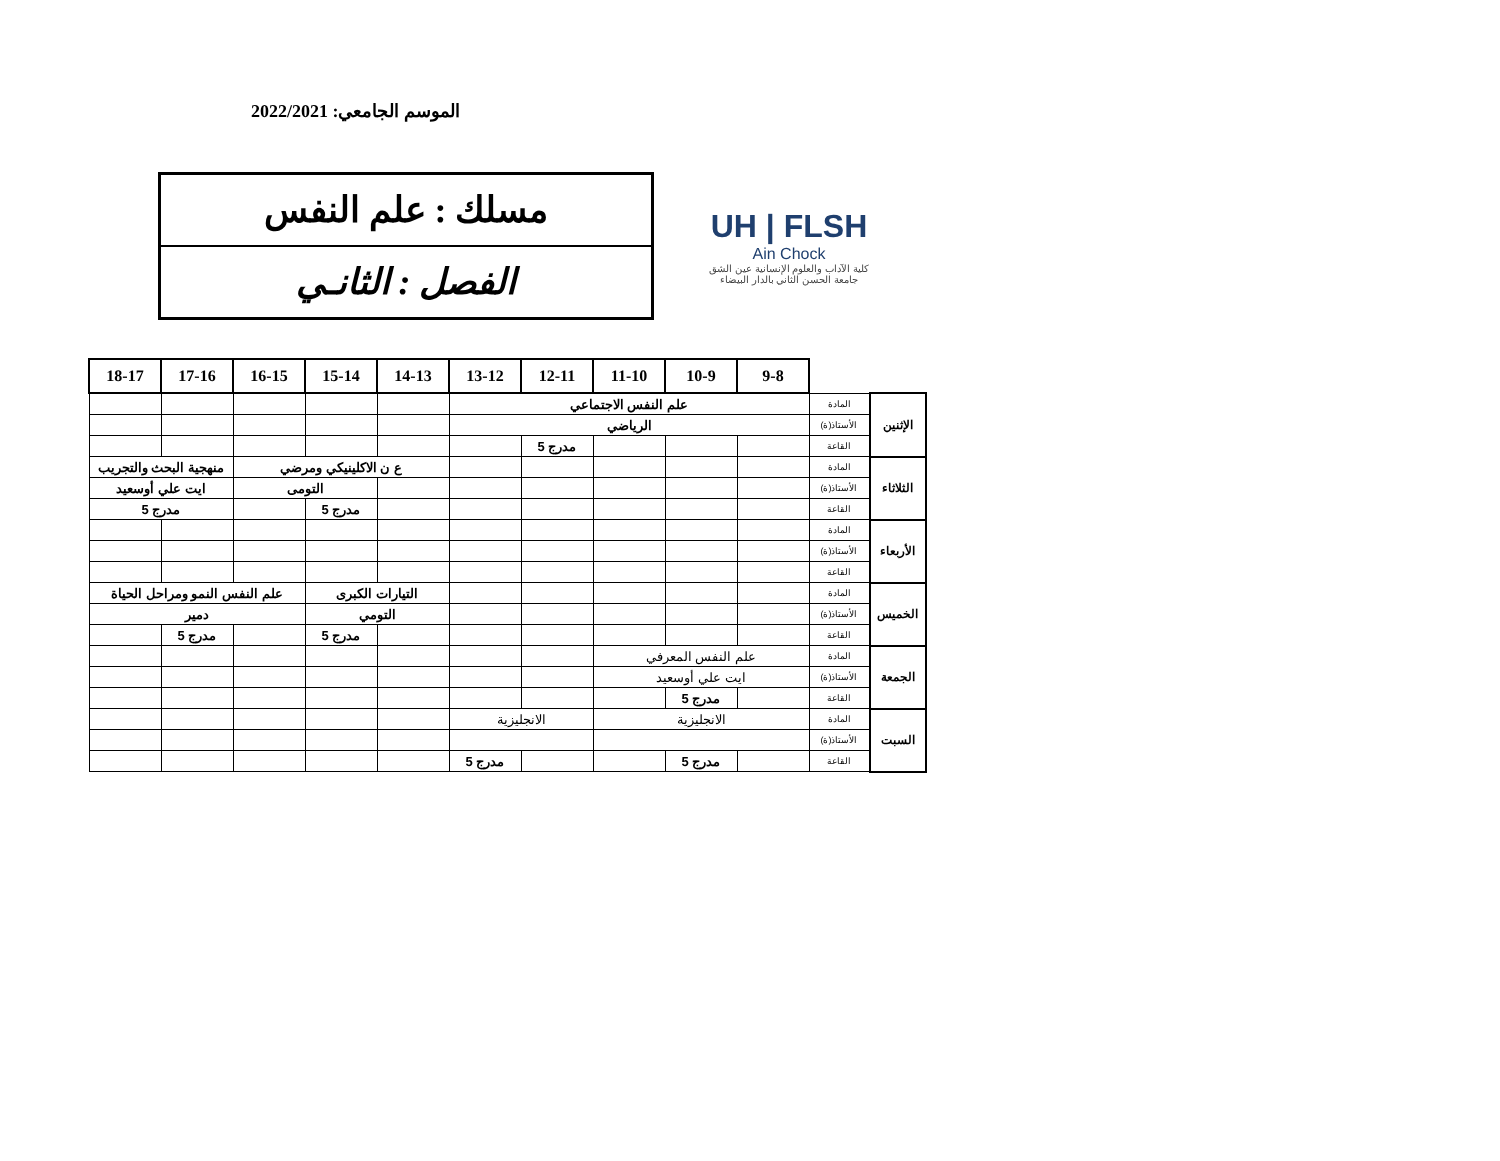الموسم الجامعي: 2022/2021
مسلك : علم النفس
الفصل : الثانـي
UH | FLSH
Ain Chock
كلية الآداب والعلوم الإنسانية عين الشق
جامعة الحسن الثاني بالدار البيضاء
| | | 9-8 | 10-9 | 11-10 | 12-11 | 13-12 | 14-13 | 15-14 | 16-15 | 17-16 | 18-17 |
| الإثنين | المادة | علم النفس الاجتماعي | | | | | | | | | |
| | الأستاذ(ة) | الرياضي | | | | | | | | | |
| | القاعة | | | | مدرج 5 | | | | | | |
| الثلاثاء | المادة | | | | | | ع ن الاكلينيكي ومرضي | | | منهجية البحث والتجريب | |
| | الأستاذ(ة) | | | | | | | التومى | | ايت علي أوسعيد | |
| | القاعة | | | | | | | مدرج 5 | | مدرج 5 | |
| الأربعاء | المادة | | | | | | | | | | |
| | الأستاذ(ة) | | | | | | | | | | |
| | القاعة | | | | | | | | | | |
| الخميس | المادة | | | | | | التيارات الكبرى | | علم النفس النمو ومراحل الحياة | | |
| | الأستاذ(ة) | | | | | | التومي | | دمير | | |
| | القاعة | | | | | | | مدرج 5 | | مدرج 5 | |
| الجمعة | المادة | علم النفس المعرفي | | | | | | | | | |
| | الأستاذ(ة) | ايت علي أوسعيد | | | | | | | | | |
| | القاعة | | مدرج 5 | | | | | | | | |
| السبت | المادة | الانجليزية | | | الانجليزية | | | | | | |
| | الأستاذ(ة) | | | | | | | | | | |
| | القاعة | | مدرج 5 | | | مدرج 5 | | | | | |